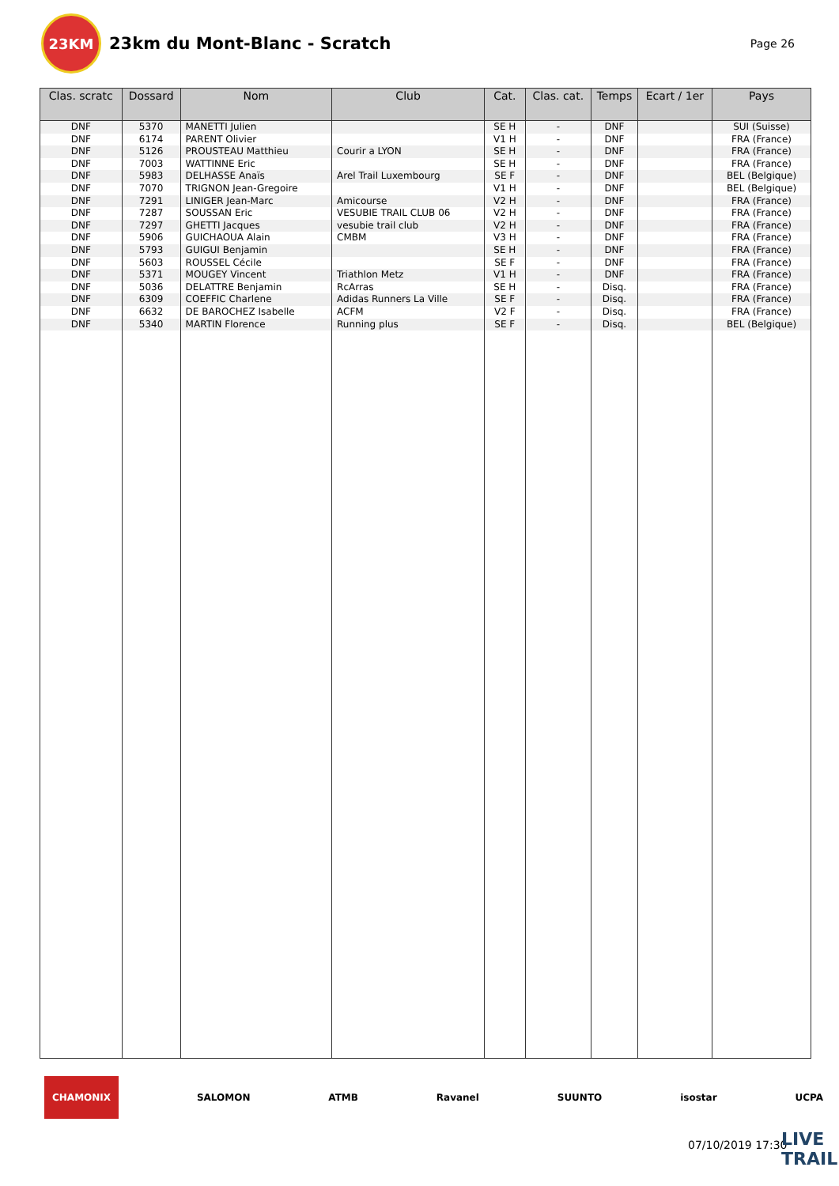23KM
23km du Mont-Blanc - Scratch
Page 26
| Clas. scratc | Dossard | Nom | Club | Cat. | Clas. cat. | Temps | Ecart / 1er | Pays |
| --- | --- | --- | --- | --- | --- | --- | --- | --- |
| DNF | 5370 | MANETTI Julien | | SE H | - | DNF | | SUI (Suisse) |
| DNF | 6174 | PARENT Olivier | | V1 H | - | DNF | | FRA (France) |
| DNF | 5126 | PROUSTEAU Matthieu | Courir a LYON | SE H | - | DNF | | FRA (France) |
| DNF | 7003 | WATTINNE Eric | | SE H | - | DNF | | FRA (France) |
| DNF | 5983 | DELHASSE Anaïs | Arel Trail Luxembourg | SE F | - | DNF | | BEL (Belgique) |
| DNF | 7070 | TRIGNON Jean-Gregoire | | V1 H | - | DNF | | BEL (Belgique) |
| DNF | 7291 | LINIGER Jean-Marc | Amicourse | V2 H | - | DNF | | FRA (France) |
| DNF | 7287 | SOUSSAN Eric | VESUBIE TRAIL CLUB 06 | V2 H | - | DNF | | FRA (France) |
| DNF | 7297 | GHETTI Jacques | vesubie trail club | V2 H | - | DNF | | FRA (France) |
| DNF | 5906 | GUICHAOUA Alain | CMBM | V3 H | - | DNF | | FRA (France) |
| DNF | 5793 | GUIGUI Benjamin | | SE H | - | DNF | | FRA (France) |
| DNF | 5603 | ROUSSEL Cécile | | SE F | - | DNF | | FRA (France) |
| DNF | 5371 | MOUGEY Vincent | Triathlon Metz | V1 H | - | DNF | | FRA (France) |
| DNF | 5036 | DELATTRE Benjamin | RcArras | SE H | - | Disq. | | FRA (France) |
| DNF | 6309 | COEFFIC Charlene | Adidas Runners La Ville | SE F | - | Disq. | | FRA (France) |
| DNF | 6632 | DE BAROCHEZ Isabelle | ACFM | V2 F | - | Disq. | | FRA (France) |
| DNF | 5340 | MARTIN Florence | Running plus | SE F | - | Disq. | | BEL (Belgique) |
CHAMONIX SALOMON ATMB Ravanel SUUNTO isostar UCPA
07/10/2019 17:30 LIVE TRAIL